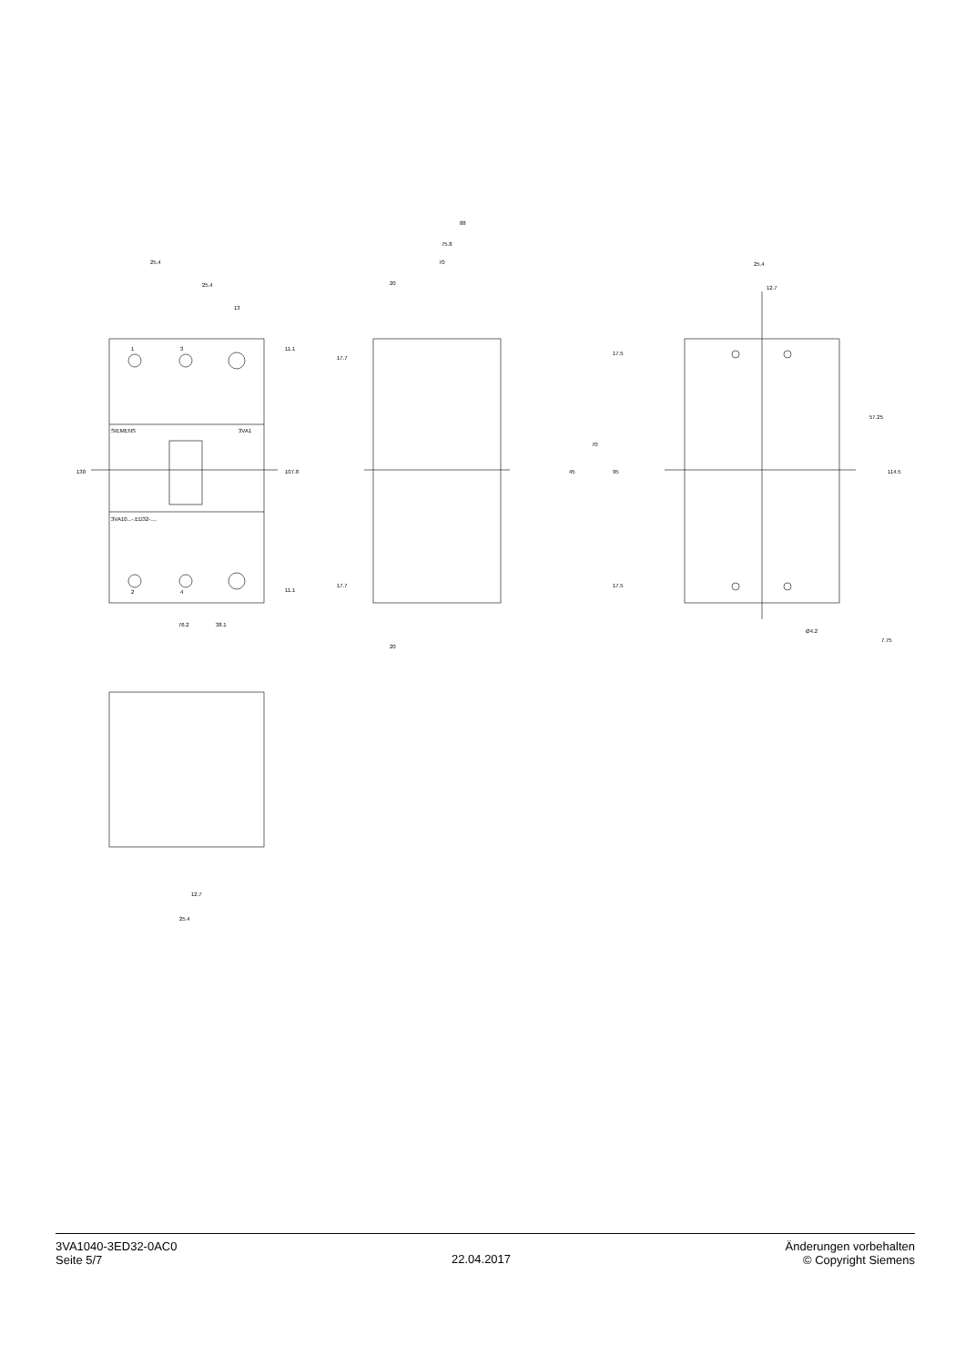25.4
25.4
13
76.2
38.1
88
75.8
70
20
20
25.4
12.7
Ø4.2
12.7
25.4
130
107.8
11.1
11.1
17.7
17.7
17.5
17.5
70
45
95
57.25
114.5
7.75
1
3
2
4
SIEMENS
3VA1
3VA10...-.ED32-....
3VA1040-3ED32-0AC0
Seite 5/7
22.04.2017
Änderungen vorbehalten
© Copyright Siemens